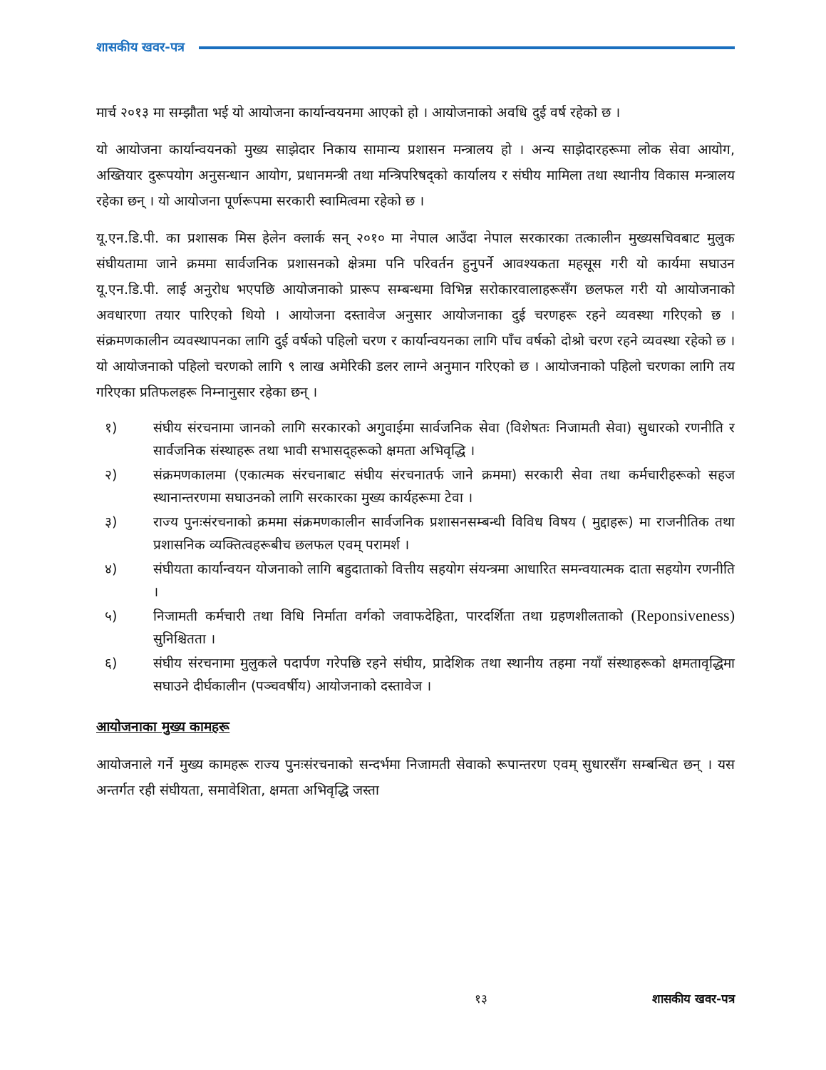शासकीय खवर-पत्र
मार्च २०१३ मा सम्झौता भई यो आयोजना कार्यान्वयनमा आएको हो । आयोजनाको अवधि दुई वर्ष रहेको छ ।
यो आयोजना कार्यान्वयनको मुख्य साझेदार निकाय सामान्य प्रशासन मन्त्रालय हो । अन्य साझेदारहरूमा लोक सेवा आयोग, अख्तियार दुरूपयोग अनुसन्धान आयोग, प्रधानमन्त्री तथा मन्त्रिपरिषद्को कार्यालय र संघीय मामिला तथा स्थानीय विकास मन्त्रालय रहेका छन् । यो आयोजना पूर्णरूपमा सरकारी स्वामित्वमा रहेको छ ।
यू.एन.डि.पी. का प्रशासक मिस हेलेन क्लार्क सन् २०१० मा नेपाल आउँदा नेपाल सरकारका तत्कालीन मुख्यसचिवबाट मुलुक संघीयतामा जाने क्रममा सार्वजनिक प्रशासनको क्षेत्रमा पनि परिवर्तन हुनुपर्ने आवश्यकता महसूस गरी यो कार्यमा सघाउन यू.एन.डि.पी. लाई अनुरोध भएपछि आयोजनाको प्रारूप सम्बन्धमा विभिन्न सरोकारवालाहरूसँग छलफल गरी यो आयोजनाको अवधारणा तयार पारिएको थियो । आयोजना दस्तावेज अनुसार आयोजनाका दुई चरणहरू रहने व्यवस्था गरिएको छ । संक्रमणकालीन व्यवस्थापनका लागि दुई वर्षको पहिलो चरण र कार्यान्वयनका लागि पाँच वर्षको दोश्रो चरण रहने व्यवस्था रहेको छ । यो आयोजनाको पहिलो चरणको लागि ९ लाख अमेरिकी डलर लाग्ने अनुमान गरिएको छ । आयोजनाको पहिलो चरणका लागि तय गरिएका प्रतिफलहरू निम्नानुसार रहेका छन् ।
१) संघीय संरचनामा जानको लागि सरकारको अगुवाईमा सार्वजनिक सेवा (विशेषतः निजामती सेवा) सुधारको रणनीति र सार्वजनिक संस्थाहरू तथा भावी सभासद्हरूको क्षमता अभिवृद्धि ।
२) संक्रमणकालमा (एकात्मक संरचनाबाट संघीय संरचनातर्फ जाने क्रममा) सरकारी सेवा तथा कर्मचारीहरूको सहज स्थानान्तरणमा सघाउनको लागि सरकारका मुख्य कार्यहरूमा टेवा ।
३) राज्य पुनःसंरचनाको क्रममा संक्रमणकालीन सार्वजनिक प्रशासनसम्बन्धी विविध विषय ( मुद्दाहरू) मा राजनीतिक तथा प्रशासनिक व्यक्तित्वहरूबीच छलफल एवम् परामर्श ।
४) संघीयता कार्यान्वयन योजनाको लागि बहुदाताको वित्तीय सहयोग संयन्त्रमा आधारित समन्वयात्मक दाता सहयोग रणनीति ।
५) निजामती कर्मचारी तथा विधि निर्माता वर्गको जवाफदेहिता, पारदर्शिता तथा ग्रहणशीलताको (Reponsiveness) सुनिश्चितता ।
६) संघीय संरचनामा मुलुकले पदार्पण गरेपछि रहने संघीय, प्रादेशिक तथा स्थानीय तहमा नयाँ संस्थाहरूको क्षमतावृद्धिमा सघाउने दीर्घकालीन (पञ्चवर्षीय) आयोजनाको दस्तावेज ।
आयोजनाका मुख्य कामहरू
आयोजनाले गर्ने मुख्य कामहरू राज्य पुनःसंरचनाको सन्दर्भमा निजामती सेवाको रूपान्तरण एवम् सुधारसँग सम्बन्धित छन् । यस अन्तर्गत रही संघीयता, समावेशिता, क्षमता अभिवृद्धि जस्ता
१३ शासकीय खवर-पत्र